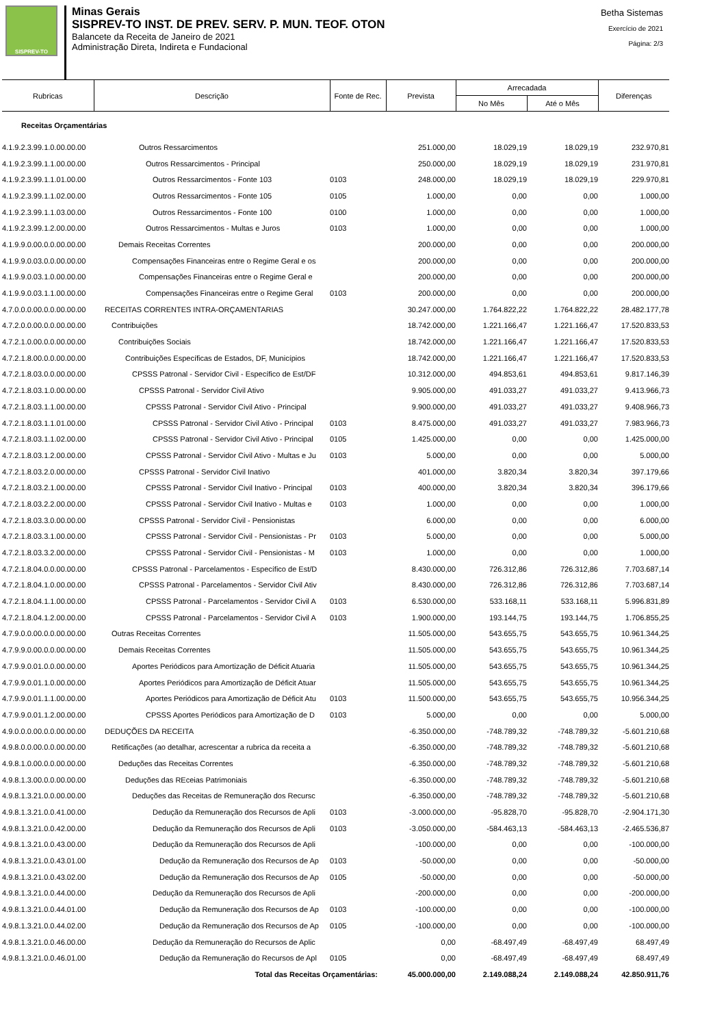SISPREV-TO
Minas Gerais
SISPREV-TO INST. DE PREV. SERV. P. MUN. TEOF. OTON
Balancete da Receita de Janeiro de 2021
Administração Direta, Indireta e Fundacional
Betha Sistemas
Exercício de 2021
Página: 2/3
| Rubricas | Descrição | Fonte de Rec. | Prevista | Arrecadada | | Diferenças |
| --- | --- | --- | --- | --- | --- | --- |
| | | | | No Mês | Até o Mês | |
| Receitas Orçamentárias | | | | | | |
| 4.1.9.2.3.99.1.0.00.00.00 | Outros Ressarcimentos | | 251.000,00 | 18.029,19 | 18.029,19 | 232.970,81 |
| 4.1.9.2.3.99.1.1.00.00.00 | Outros Ressarcimentos - Principal | | 250.000,00 | 18.029,19 | 18.029,19 | 231.970,81 |
| 4.1.9.2.3.99.1.1.01.00.00 | Outros Ressarcimentos - Fonte 103 | 0103 | 248.000,00 | 18.029,19 | 18.029,19 | 229.970,81 |
| 4.1.9.2.3.99.1.1.02.00.00 | Outros Ressarcimentos - Fonte 105 | 0105 | 1.000,00 | 0,00 | 0,00 | 1.000,00 |
| 4.1.9.2.3.99.1.1.03.00.00 | Outros Ressarcimentos - Fonte 100 | 0100 | 1.000,00 | 0,00 | 0,00 | 1.000,00 |
| 4.1.9.2.3.99.1.2.00.00.00 | Outros Ressarcimentos - Multas e Juros | 0103 | 1.000,00 | 0,00 | 0,00 | 1.000,00 |
| 4.1.9.9.0.00.0.0.00.00.00 | Demais Receitas Correntes | | 200.000,00 | 0,00 | 0,00 | 200.000,00 |
| 4.1.9.9.0.03.0.0.00.00.00 | Compensações Financeiras entre o Regime Geral e os | | 200.000,00 | 0,00 | 0,00 | 200.000,00 |
| 4.1.9.9.0.03.1.0.00.00.00 | Compensações Financeiras entre o Regime Geral e | | 200.000,00 | 0,00 | 0,00 | 200.000,00 |
| 4.1.9.9.0.03.1.1.00.00.00 | Compensações Financeiras entre o Regime Geral | 0103 | 200.000,00 | 0,00 | 0,00 | 200.000,00 |
| 4.7.0.0.0.00.0.0.00.00.00 | RECEITAS CORRENTES INTRA-ORÇAMENTARIAS | | 30.247.000,00 | 1.764.822,22 | 1.764.822,22 | 28.482.177,78 |
| 4.7.2.0.0.00.0.0.00.00.00 | Contribuições | | 18.742.000,00 | 1.221.166,47 | 1.221.166,47 | 17.520.833,53 |
| 4.7.2.1.0.00.0.0.00.00.00 | Contribuições Sociais | | 18.742.000,00 | 1.221.166,47 | 1.221.166,47 | 17.520.833,53 |
| 4.7.2.1.8.00.0.0.00.00.00 | Contribuições Específicas de Estados, DF, Municípios | | 18.742.000,00 | 1.221.166,47 | 1.221.166,47 | 17.520.833,53 |
| 4.7.2.1.8.03.0.0.00.00.00 | CPSSS Patronal - Servidor Civil - Específico de Est/DF | | 10.312.000,00 | 494.853,61 | 494.853,61 | 9.817.146,39 |
| 4.7.2.1.8.03.1.0.00.00.00 | CPSSS Patronal - Servidor Civil Ativo | | 9.905.000,00 | 491.033,27 | 491.033,27 | 9.413.966,73 |
| 4.7.2.1.8.03.1.1.00.00.00 | CPSSS Patronal - Servidor Civil Ativo - Principal | | 9.900.000,00 | 491.033,27 | 491.033,27 | 9.408.966,73 |
| 4.7.2.1.8.03.1.1.01.00.00 | CPSSS Patronal - Servidor Civil Ativo - Principal | 0103 | 8.475.000,00 | 491.033,27 | 491.033,27 | 7.983.966,73 |
| 4.7.2.1.8.03.1.1.02.00.00 | CPSSS Patronal - Servidor Civil Ativo - Principal | 0105 | 1.425.000,00 | 0,00 | 0,00 | 1.425.000,00 |
| 4.7.2.1.8.03.1.2.00.00.00 | CPSSS Patronal - Servidor Civil Ativo - Multas e Ju | 0103 | 5.000,00 | 0,00 | 0,00 | 5.000,00 |
| 4.7.2.1.8.03.2.0.00.00.00 | CPSSS Patronal - Servidor Civil Inativo | | 401.000,00 | 3.820,34 | 3.820,34 | 397.179,66 |
| 4.7.2.1.8.03.2.1.00.00.00 | CPSSS Patronal - Servidor Civil Inativo - Principal | 0103 | 400.000,00 | 3.820,34 | 3.820,34 | 396.179,66 |
| 4.7.2.1.8.03.2.2.00.00.00 | CPSSS Patronal - Servidor Civil Inativo - Multas e | 0103 | 1.000,00 | 0,00 | 0,00 | 1.000,00 |
| 4.7.2.1.8.03.3.0.00.00.00 | CPSSS Patronal - Servidor Civil - Pensionistas | | 6.000,00 | 0,00 | 0,00 | 6.000,00 |
| 4.7.2.1.8.03.3.1.00.00.00 | CPSSS Patronal - Servidor Civil - Pensionistas - Pr | 0103 | 5.000,00 | 0,00 | 0,00 | 5.000,00 |
| 4.7.2.1.8.03.3.2.00.00.00 | CPSSS Patronal - Servidor Civil - Pensionistas - M | 0103 | 1.000,00 | 0,00 | 0,00 | 1.000,00 |
| 4.7.2.1.8.04.0.0.00.00.00 | CPSSS Patronal - Parcelamentos - Específico de Est/D | | 8.430.000,00 | 726.312,86 | 726.312,86 | 7.703.687,14 |
| 4.7.2.1.8.04.1.0.00.00.00 | CPSSS Patronal - Parcelamentos - Servidor Civil Ativ | | 8.430.000,00 | 726.312,86 | 726.312,86 | 7.703.687,14 |
| 4.7.2.1.8.04.1.1.00.00.00 | CPSSS Patronal - Parcelamentos - Servidor Civil A | 0103 | 6.530.000,00 | 533.168,11 | 533.168,11 | 5.996.831,89 |
| 4.7.2.1.8.04.1.2.00.00.00 | CPSSS Patronal - Parcelamentos - Servidor Civil A | 0103 | 1.900.000,00 | 193.144,75 | 193.144,75 | 1.706.855,25 |
| 4.7.9.0.0.00.0.0.00.00.00 | Outras Receitas Correntes | | 11.505.000,00 | 543.655,75 | 543.655,75 | 10.961.344,25 |
| 4.7.9.9.0.00.0.0.00.00.00 | Demais Receitas Correntes | | 11.505.000,00 | 543.655,75 | 543.655,75 | 10.961.344,25 |
| 4.7.9.9.0.01.0.0.00.00.00 | Aportes Periódicos para Amortização de Déficit Atuaria | | 11.505.000,00 | 543.655,75 | 543.655,75 | 10.961.344,25 |
| 4.7.9.9.0.01.1.0.00.00.00 | Aportes Periódicos para Amortização de Déficit Atuar | | 11.505.000,00 | 543.655,75 | 543.655,75 | 10.961.344,25 |
| 4.7.9.9.0.01.1.1.00.00.00 | Aportes Periódicos para Amortização de Déficit Atu | 0103 | 11.500.000,00 | 543.655,75 | 543.655,75 | 10.956.344,25 |
| 4.7.9.9.0.01.1.2.00.00.00 | CPSSS Aportes Periódicos para Amortização de D | 0103 | 5.000,00 | 0,00 | 0,00 | 5.000,00 |
| 4.9.0.0.0.00.0.0.00.00.00 | DEDUÇÕES DA RECEITA | | -6.350.000,00 | -748.789,32 | -748.789,32 | -5.601.210,68 |
| 4.9.8.0.0.00.0.0.00.00.00 | Retificações (ao detalhar, acrescentar a rubrica da receita a | | -6.350.000,00 | -748.789,32 | -748.789,32 | -5.601.210,68 |
| 4.9.8.1.0.00.0.0.00.00.00 | Deduções das Receitas Correntes | | -6.350.000,00 | -748.789,32 | -748.789,32 | -5.601.210,68 |
| 4.9.8.1.3.00.0.0.00.00.00 | Deduções das REceias Patrimoniais | | -6.350.000,00 | -748.789,32 | -748.789,32 | -5.601.210,68 |
| 4.9.8.1.3.21.0.0.00.00.00 | Deduções das Receitas de Remuneração dos Recursc | | -6.350.000,00 | -748.789,32 | -748.789,32 | -5.601.210,68 |
| 4.9.8.1.3.21.0.0.41.00.00 | Dedução da Remuneração dos Recursos de Apli | 0103 | -3.000.000,00 | -95.828,70 | -95.828,70 | -2.904.171,30 |
| 4.9.8.1.3.21.0.0.42.00.00 | Dedução da Remuneração dos Recursos de Apli | 0103 | -3.050.000,00 | -584.463,13 | -584.463,13 | -2.465.536,87 |
| 4.9.8.1.3.21.0.0.43.00.00 | Dedução da Remuneração dos Recursos de Apli | | -100.000,00 | 0,00 | 0,00 | -100.000,00 |
| 4.9.8.1.3.21.0.0.43.01.00 | Dedução da Remuneração dos Recursos de Ap | 0103 | -50.000,00 | 0,00 | 0,00 | -50.000,00 |
| 4.9.8.1.3.21.0.0.43.02.00 | Dedução da Remuneração dos Recursos de Ap | 0105 | -50.000,00 | 0,00 | 0,00 | -50.000,00 |
| 4.9.8.1.3.21.0.0.44.00.00 | Dedução da Remuneração dos Recursos de Apli | | -200.000,00 | 0,00 | 0,00 | -200.000,00 |
| 4.9.8.1.3.21.0.0.44.01.00 | Dedução da Remuneração dos Recursos de Ap | 0103 | -100.000,00 | 0,00 | 0,00 | -100.000,00 |
| 4.9.8.1.3.21.0.0.44.02.00 | Dedução da Remuneração dos Recursos de Ap | 0105 | -100.000,00 | 0,00 | 0,00 | -100.000,00 |
| 4.9.8.1.3.21.0.0.46.00.00 | Dedução da Remuneração do Recursos de Aplic | | 0,00 | -68.497,49 | -68.497,49 | 68.497,49 |
| 4.9.8.1.3.21.0.0.46.01.00 | Dedução da Remuneração do Recursos de Apl | 0105 | 0,00 | -68.497,49 | -68.497,49 | 68.497,49 |
| | Total das Receitas Orçamentárias: | | 45.000.000,00 | 2.149.088,24 | 2.149.088,24 | 42.850.911,76 |